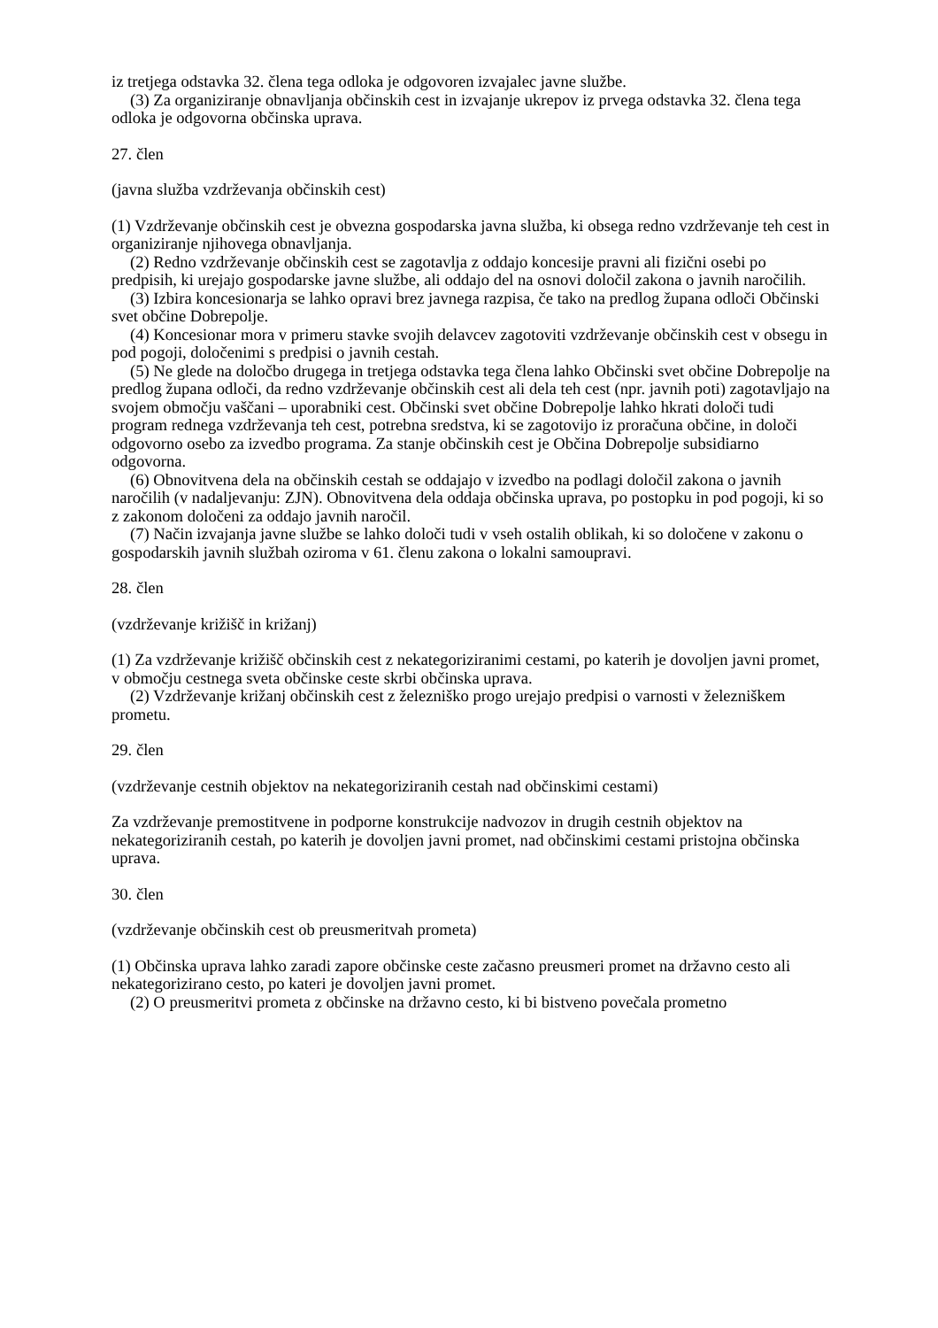iz tretjega odstavka 32. člena tega odloka je odgovoren izvajalec javne službe.
(3) Za organiziranje obnavljanja občinskih cest in izvajanje ukrepov iz prvega odstavka 32. člena tega odloka je odgovorna občinska uprava.
27. člen
(javna služba vzdrževanja občinskih cest)
(1) Vzdrževanje občinskih cest je obvezna gospodarska javna služba, ki obsega redno vzdrževanje teh cest in organiziranje njihovega obnavljanja.
(2) Redno vzdrževanje občinskih cest se zagotavlja z oddajo koncesije pravni ali fizični osebi po predpisih, ki urejajo gospodarske javne službe, ali oddajo del na osnovi določil zakona o javnih naročilih.
(3) Izbira koncesionarja se lahko opravi brez javnega razpisa, če tako na predlog župana odloči Občinski svet občine Dobrepolje.
(4) Koncesionar mora v primeru stavke svojih delavcev zagotoviti vzdrževanje občinskih cest v obsegu in pod pogoji, določenimi s predpisi o javnih cestah.
(5) Ne glede na določbo drugega in tretjega odstavka tega člena lahko Občinski svet občine Dobrepolje na predlog župana odloči, da redno vzdrževanje občinskih cest ali dela teh cest (npr. javnih poti) zagotavljajo na svojem območju vaščani – uporabniki cest. Občinski svet občine Dobrepolje lahko hkrati določi tudi program rednega vzdrževanja teh cest, potrebna sredstva, ki se zagotovijo iz proračuna občine, in določi odgovorno osebo za izvedbo programa. Za stanje občinskih cest je Občina Dobrepolje subsidiarno odgovorna.
(6) Obnovitvena dela na občinskih cestah se oddajajo v izvedbo na podlagi določil zakona o javnih naročilih (v nadaljevanju: ZJN). Obnovitvena dela oddaja občinska uprava, po postopku in pod pogoji, ki so z zakonom določeni za oddajo javnih naročil.
(7) Način izvajanja javne službe se lahko določi tudi v vseh ostalih oblikah, ki so določene v zakonu o gospodarskih javnih službah oziroma v 61. členu zakona o lokalni samoupravi.
28. člen
(vzdrževanje križišč in križanj)
(1) Za vzdrževanje križišč občinskih cest z nekategoriziranimi cestami, po katerih je dovoljen javni promet, v območju cestnega sveta občinske ceste skrbi občinska uprava.
(2) Vzdrževanje križanj občinskih cest z železniško progo urejajo predpisi o varnosti v železniškem prometu.
29. člen
(vzdrževanje cestnih objektov na nekategoriziranih cestah nad občinskimi cestami)
Za vzdrževanje premostitvene in podporne konstrukcije nadvozov in drugih cestnih objektov na nekategoriziranih cestah, po katerih je dovoljen javni promet, nad občinskimi cestami pristojna občinska uprava.
30. člen
(vzdrževanje občinskih cest ob preusmeritvah prometa)
(1) Občinska uprava lahko zaradi zapore občinske ceste začasno preusmeri promet na državno cesto ali nekategorizirano cesto, po kateri je dovoljen javni promet.
(2) O preusmeritvi prometa z občinske na državno cesto, ki bi bistveno povečala prometno